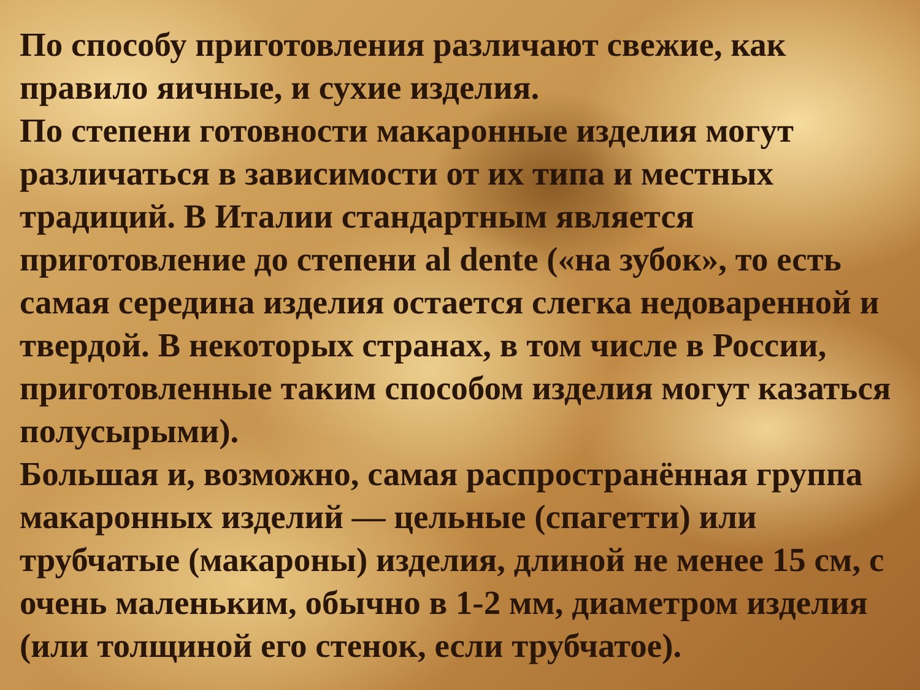По способу приготовления различают свежие, как правило яичные, и сухие изделия.
По степени готовности макаронные изделия могут различаться в зависимости от их типа и местных традиций. В Италии стандартным является приготовление до степени al dente («на зубок», то есть самая середина изделия остается слегка недоваренной и твердой. В некоторых странах, в том числе в России, приготовленные таким способом изделия могут казаться полусырыми).
Большая и, возможно, самая распространённая группа макаронных изделий — цельные (спагетти) или трубчатые (макароны) изделия, длиной не менее 15 см, с очень маленьким, обычно в 1-2 мм, диаметром изделия (или толщиной его стенок, если трубчатое).